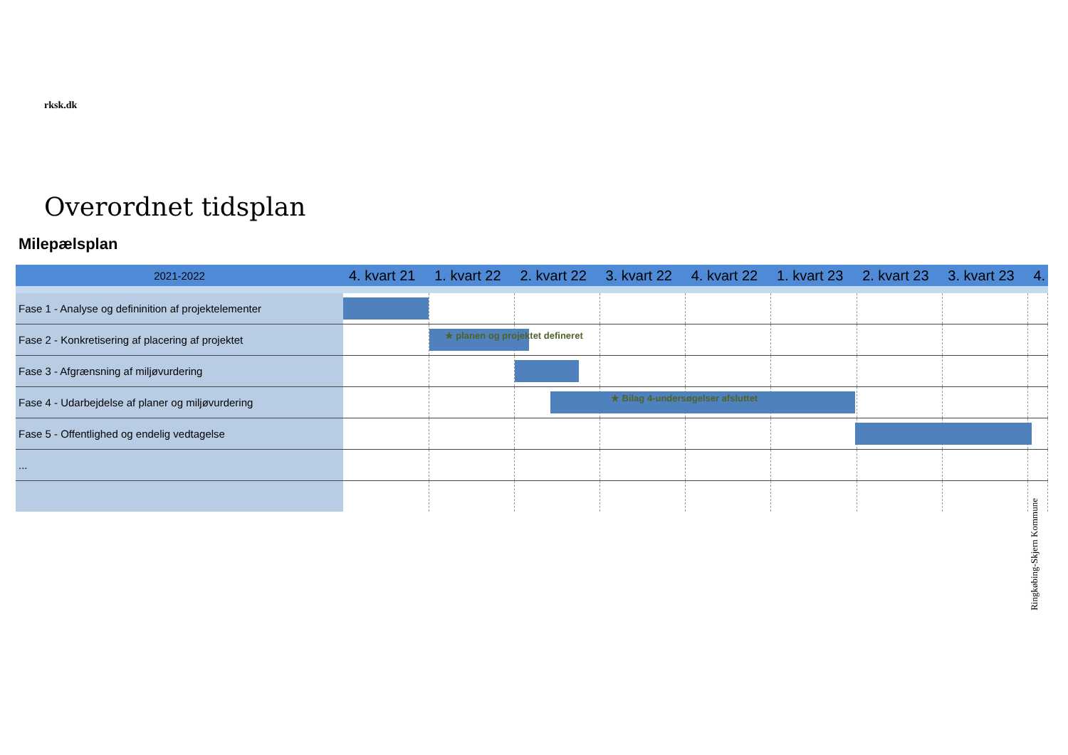rksk.dk
Overordnet tidsplan
Milepælsplan
| 2021-2022 | 4. kvart 21 | 1. kvart 22 | 2. kvart 22 | 3. kvart 22 | 4. kvart 22 | 1. kvart 23 | 2. kvart 23 | 3. kvart 23 | 4. |
| --- | --- | --- | --- | --- | --- | --- | --- | --- | --- |
| Fase 1 - Analyse og defininition af projektelementer | | | | | | | | | |
| Fase 2 - Konkretisering af placering af projektet | | ★ planen og projektet defineret | | | | | | | |
| Fase 3 - Afgrænsning af miljøvurdering | | | | | | | | | |
| Fase 4 - Udarbejdelse af planer og miljøvurdering | | | ★ Bilag 4-undersøgelser afsluttet | | | | | | |
| Fase 5 - Offentlighed og endelig vedtagelse | | | | | | | | | |
| ... | | | | | | | | | |
Ringkøbing-Skjern Kommune